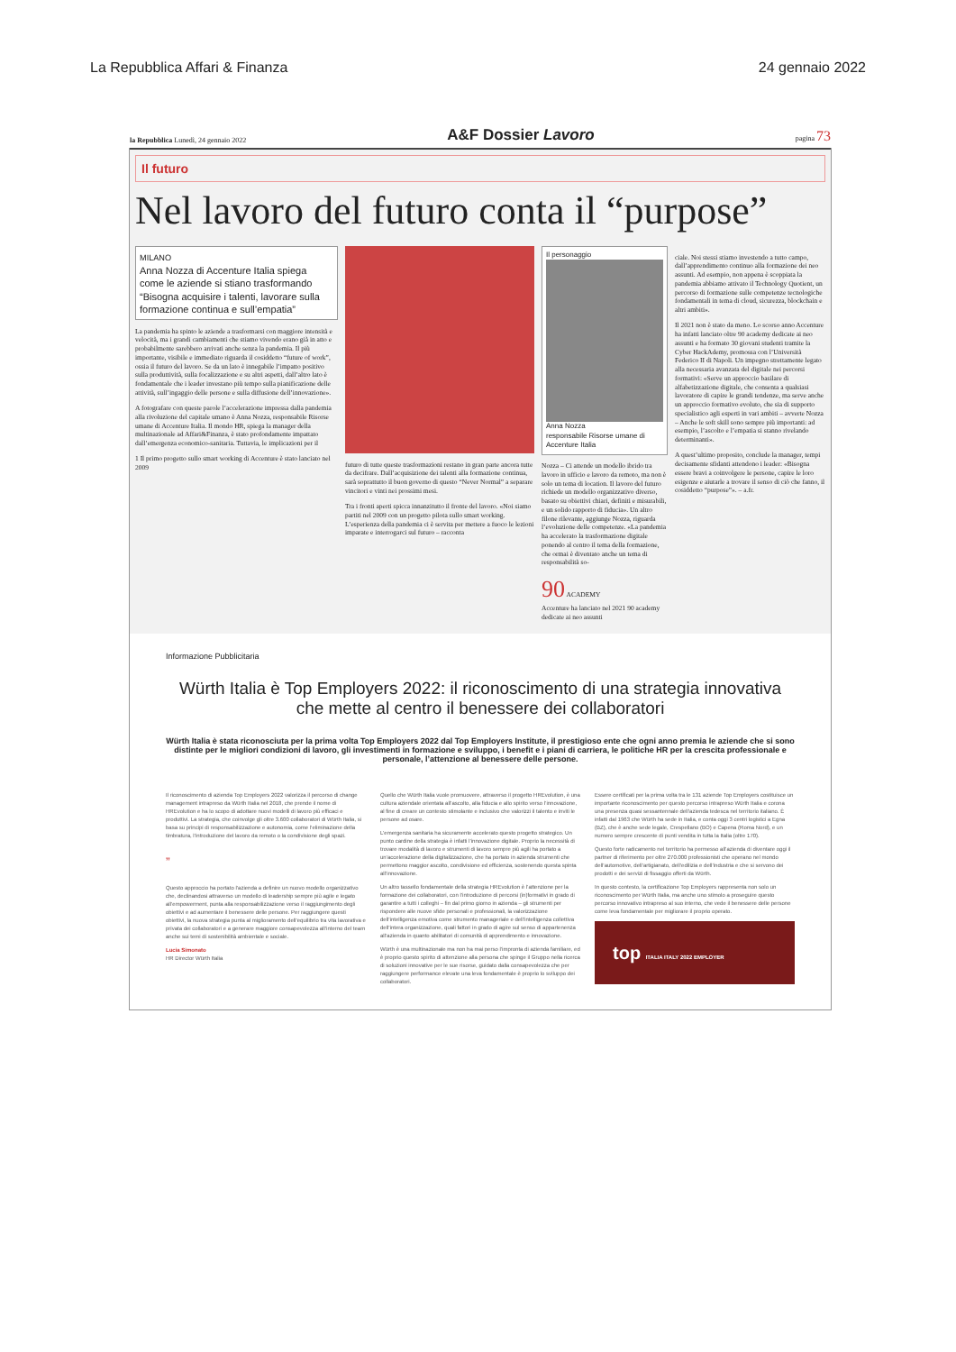La Repubblica Affari & Finanza 24 gennaio 2022
la Repubblica Lunedì, 24 gennaio 2022 A&F Dossier Lavoro pagina 73
Il futuro
Nel lavoro del futuro conta il “purpose”
MILANO
Anna Nozza di Accenture Italia spiega come le aziende si stiano trasformando “Bisogna acquisire i talenti, lavorare sulla formazione continua e sull’empatia”
La pandemia ha spinto le aziende a trasformarsi con maggiore intensità e velocità, ma i grandi cambiamenti che stiamo vivendo erano già in atto e probabilmente sarebbero arrivati anche senza la pandemia. Il più importante, visibile e immediato riguarda il cosiddetto “future of work”, ossia il futuro del lavoro. Se da un lato è innegabile l’impatto positivo sulla produttività, sulla focalizzazione e su altri aspetti, dall’altro lato è fondamentale che i leader investano più tempo sulla pianificazione delle attività, sull’ingaggio delle persone e sulla diffusione dell’innovazione».
A fotografare con queste parole l’accelerazione impressa dalla pandemia alla rivoluzione del capitale umano è Anna Nozza, responsabile Risorse umane di Accenture Italia. Il mondo HR, spiega la manager della multinazionale ad Affari&Finanza, è stato profondamente impattato dall’emergenza economico-sanitaria. Tuttavia, le implicazioni per il
1 Il primo progetto sullo smart working di Accenture è stato lanciato nel 2009
futuro di tutte queste trasformazioni restano in gran parte ancora tutte da decifrare. Dall’acquisizione dei talenti alla formazione continua, sarà soprattutto il buon governo di questo “Never Normal” a separare vincitori e vinti nei prossimi mesi.
Tra i fronti aperti spicca innanzitutto il fronte del lavoro. «Noi siamo partiti nel 2009 con un progetto pilota sullo smart working. L’esperienza della pandemia ci è servita per mettere a fuoco le lezioni imparate e interrogarci sul futuro – racconta
Il personaggio
Anna Nozza
responsabile Risorse umane di Accenture Italia
Nozza – Ci attende un modello ibrido tra lavoro in ufficio e lavoro da remoto, ma non è solo un tema di location. Il lavoro del futuro richiede un modello organizzativo diverso, basato su obiettivi chiari, definiti e misurabili, e un solido rapporto di fiducia». Un altro filone rilevante, aggiunge Nozza, riguarda l’evoluzione delle competenze. «La pandemia ha accelerato la trasformazione digitale ponendo al centro il tema della formazione, che ormai è diventato anche un tema di responsabilità so-
90 ACADEMY
Accenture ha lanciato nel 2021 90 academy dedicate ai neo assunti
ciale. Noi stessi stiamo investendo a tutto campo, dall’apprendimento continuo alla formazione dei neo assunti. Ad esempio, non appena è scoppiata la pandemia abbiamo attivato il Technology Quotient, un percorso di formazione sulle competenze tecnologiche fondamentali in tema di cloud, sicurezza, blockchain e altri ambiti».
Il 2021 non è stato da meno. Lo scorso anno Accenture ha infatti lanciato oltre 90 academy dedicate ai neo assunti e ha formato 30 giovani studenti tramite la Cyber HackAdemy, promossa con l’Università Federico II di Napoli. Un impegno strettamente legato alla necessaria avanzata del digitale nei percorsi formativi: «Serve un approccio basilare di alfabetizzazione digitale, che consenta a qualsiasi lavoratore di capire le grandi tendenze, ma serve anche un approccio formativo evoluto, che sia di supporto specialistico agli esperti in vari ambiti – avverte Nozza – Anche le soft skill sono sempre più importanti: ad esempio, l’ascolto e l’empatia si stanno rivelando determinanti».
A quest’ultimo proposito, conclude la manager, tempi decisamente sfidanti attendono i leader: «Bisogna essere bravi a coinvolgere le persone, capire le loro esigenze e aiutarle a trovare il senso di ciò che fanno, il cosiddetto “purpose”». – a.fr.
Informazione Pubblicitaria
Würth Italia è Top Employers 2022: il riconoscimento di una strategia innovativa che mette al centro il benessere dei collaboratori
Würth Italia è stata riconosciuta per la prima volta Top Employers 2022 dal Top Employers Institute, il prestigioso ente che ogni anno premia le aziende che si sono distinte per le migliori condizioni di lavoro, gli investimenti in formazione e sviluppo, i benefit e i piani di carriera, le politiche HR per la crescita professionale e personale, l’attenzione al benessere delle persone.
Il riconoscimento di azienda Top Employers 2022 valorizza il percorso di change management intrapreso da Würth Italia nel 2018, che prende il nome di HREvolution e ha lo scopo di adottare nuovi modelli di lavoro più efficaci e produttivi. La strategia, che coinvolge gli oltre 3.600 collaboratori di Würth Italia, si basa su principi di responsabilizzazione e autonomia, come l’eliminazione della timbratura, l’introduzione del lavoro da remoto o la condivisione degli spazi.
”
Questo approccio ha portato l’azienda a definire un nuovo modello organizzativo che, declinandosi attraverso un modello di leadership sempre più agile e legato all’empowerment, punta alla responsabilizzazione verso il raggiungimento degli obiettivi e ad aumentare il benessere delle persone. Per raggiungere questi obiettivi, la nuova strategia punta al miglioramento dell’equilibrio tra vita lavorativa e privata dei collaboratori e a generare maggiore consapevolezza all’interno del team anche sui temi di sostenibilità ambientale e sociale.
Lucia Simonato
HR Director Würth Italia
Quello che Würth Italia vuole promuovere, attraverso il progetto HREvolution, è una cultura aziendale orientata all’ascolto, alla fiducia e allo spirito verso l’innovazione, al fine di creare un contesto stimolante e inclusivo che valorizzi il talento e inviti le persone ad osare.
L’emergenza sanitaria ha sicuramente accelerato questo progetto strategico. Un punto cardine della strategia è infatti l’innovazione digitale. Proprio la necessità di trovare modalità di lavoro e strumenti di lavoro sempre più agili ha portato a un’accelerazione della digitalizzazione, che ha portato in azienda strumenti che permettono maggior ascolto, condivisione ed efficienza, sostenendo questa spinta all’innovazione.
Un altro tassello fondamentale della strategia HREvolution è l’attenzione per la formazione dei collaboratori, con l’introduzione di percorsi (in)formativi in grado di garantire a tutti i colleghi – fin dal primo giorno in azienda – gli strumenti per rispondere alle nuove sfide personali e professionali, la valorizzazione dell’intelligenza emotiva come strumento manageriale e dell’intelligenza collettiva dell’intera organizzazione, quali fattori in grado di agire sul senso di appartenenza all’azienda in quanto abilitatori di comunità di apprendimento e innovazione.
Würth è una multinazionale ma non ha mai perso l’impronta di azienda familiare, ed è proprio questo spirito di attenzione alla persona che spinge il Gruppo nella ricerca di soluzioni innovative per le sue risorse, guidato dalla consapevolezza che per raggiungere performance elevate una leva fondamentale è proprio lo sviluppo dei collaboratori.
Essere certificati per la prima volta tra le 131 aziende Top Employers costituisce un importante riconoscimento per questo percorso intrapreso Würth Italia e corona una presenza quasi sessantennale dell’azienda tedesca nel territorio italiano. È infatti dal 1963 che Würth ha sede in Italia, e conta oggi 3 centri logistici a Egna (BZ), che è anche sede legale, Crespellano (BO) e Capena (Roma Nord), e un numero sempre crescente di punti vendita in tutta la Italia (oltre 170).
Questo forte radicamento nel territorio ha permesso all’azienda di diventare oggi il partner di riferimento per oltre 270.000 professionisti che operano nel mondo dell’automotive, dell’artigianato, dell’edilizia e dell’industria e che si servono dei prodotti e dei servizi di fissaggio offerti da Würth.
In questo contesto, la certificazione Top Employers rappresenta non solo un riconoscimento per Würth Italia, ma anche uno stimolo a proseguire questo percorso innovativo intrapreso al suo interno, che vede il benessere delle persone come leva fondamentale per migliorare il proprio operato.
top ITALIA ITALY 2022 EMPLOYER